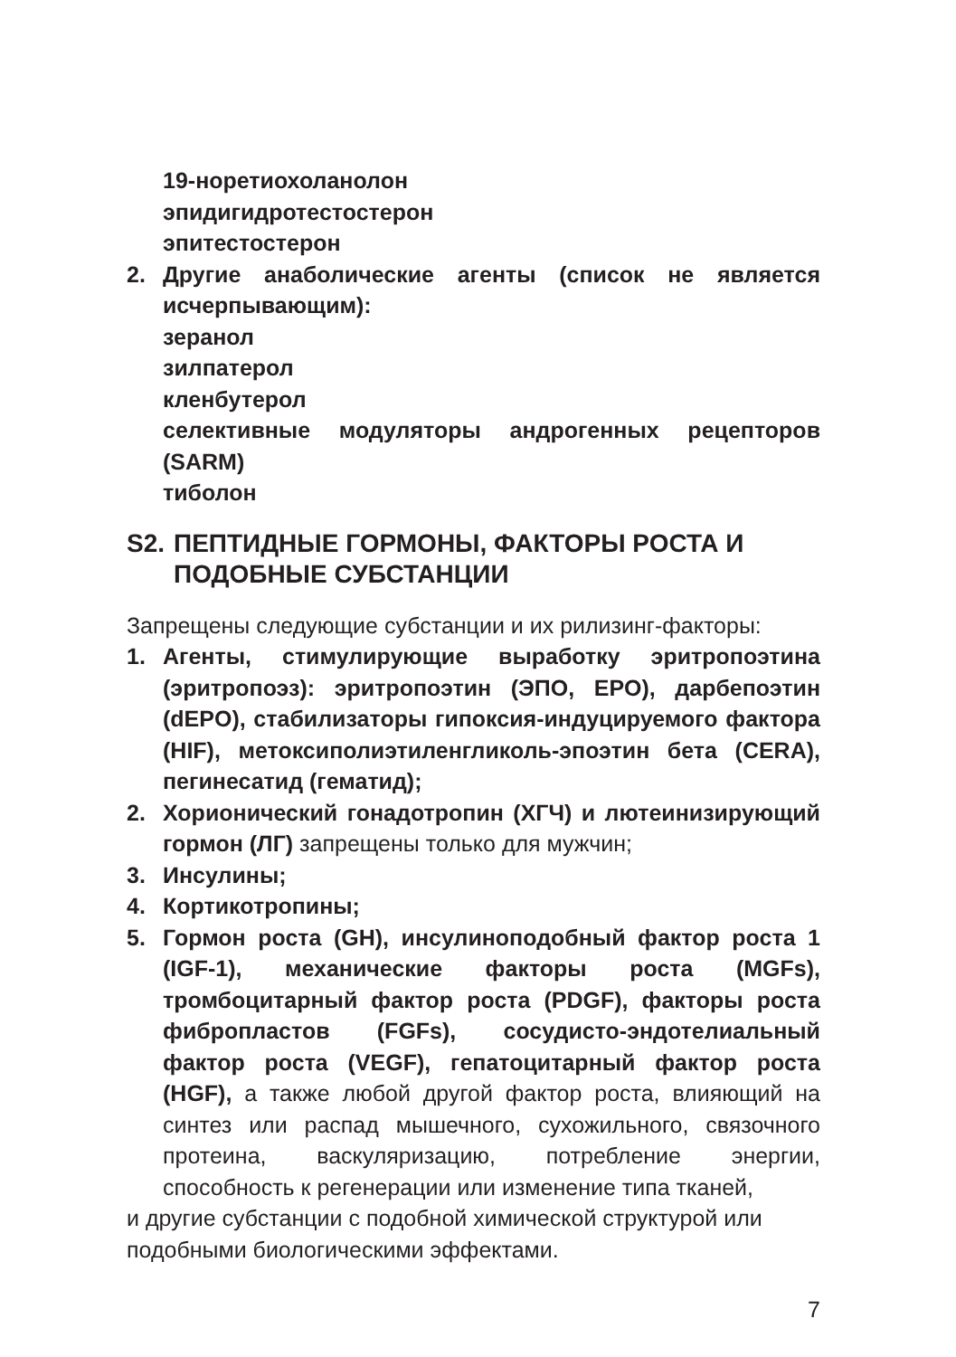19-норетиохоланолон
эпидигидротестостерон
эпитестостерон
2. Другие анаболические агенты (список не является исчерпывающим):
зеранол
зилпатерол
кленбутерол
селективные модуляторы андрогенных рецепторов (SARM)
тиболон
S2. ПЕПТИДНЫЕ ГОРМОНЫ, ФАКТОРЫ РОСТА И ПОДОБНЫЕ СУБСТАНЦИИ
Запрещены следующие субстанции и их рилизинг-факторы:
1. Агенты, стимулирующие выработку эритропоэтина (эритропоэз): эритропоэтин (ЭПО, EPO), дарбепоэтин (dEPO), стабилизаторы гипоксия-индуцируемого фактора (HIF), метоксиполиэтиленгликоль-эпоэтин бета (CERA), пегинесатид (гематид);
2. Хорионический гонадотропин (ХГЧ) и лютеинизирующий гормон (ЛГ) запрещены только для мужчин;
3. Инсулины;
4. Кортикотропины;
5. Гормон роста (GH), инсулиноподобный фактор роста 1 (IGF-1), механические факторы роста (MGFs), тромбоцитарный фактор роста (PDGF), факторы роста фибропластов (FGFs), сосудисто-эндотелиальный фактор роста (VEGF), гепатоцитарный фактор роста (HGF), а также любой другой фактор роста, влияющий на синтез или распад мышечного, сухожильного, связочного протеина, васкуляризацию, потребление энергии, способность к регенерации или изменение типа тканей,
и другие субстанции с подобной химической структурой или подобными биологическими эффектами.
7